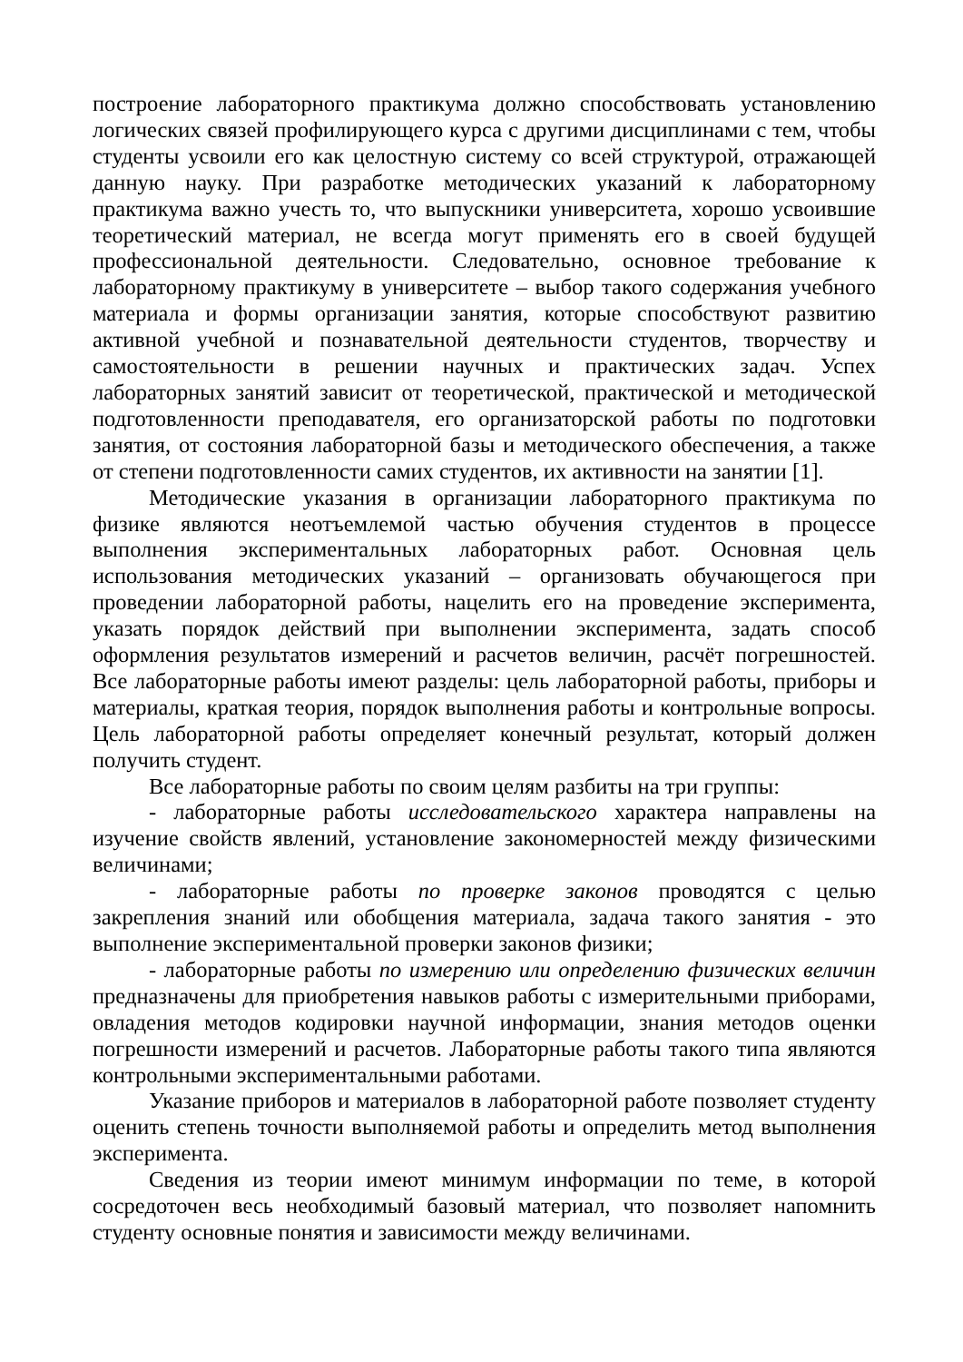построение лабораторного практикума должно способствовать установлению логических связей профилирующего курса с другими дисциплинами с тем, чтобы студенты усвоили его как целостную систему со всей структурой, отражающей данную науку. При разработке методических указаний к лабораторному практикума важно учесть то, что выпускники университета, хорошо усвоившие теоретический материал, не всегда могут применять его в своей будущей профессиональной деятельности. Следовательно, основное требование к лабораторному практикуму в университете – выбор такого содержания учебного материала и формы организации занятия, которые способствуют развитию активной учебной и познавательной деятельности студентов, творчеству и самостоятельности в решении научных и практических задач. Успех лабораторных занятий зависит от теоретической, практической и методической подготовленности преподавателя, его организаторской работы по подготовки занятия, от состояния лабораторной базы и методического обеспечения, а также от степени подготовленности самих студентов, их активности на занятии [1].
Методические указания в организации лабораторного практикума по физике являются неотъемлемой частью обучения студентов в процессе выполнения экспериментальных лабораторных работ. Основная цель использования методических указаний – организовать обучающегося при проведении лабораторной работы, нацелить его на проведение эксперимента, указать порядок действий при выполнении эксперимента, задать способ оформления результатов измерений и расчетов величин, расчёт погрешностей. Все лабораторные работы имеют разделы: цель лабораторной работы, приборы и материалы, краткая теория, порядок выполнения работы и контрольные вопросы. Цель лабораторной работы определяет конечный результат, который должен получить студент.
Все лабораторные работы по своим целям разбиты на три группы:
- лабораторные работы исследовательского характера направлены на изучение свойств явлений, установление закономерностей между физическими величинами;
- лабораторные работы по проверке законов проводятся с целью закрепления знаний или обобщения материала, задача такого занятия - это выполнение экспериментальной проверки законов физики;
- лабораторные работы по измерению или определению физических величин предназначены для приобретения навыков работы с измерительными приборами, овладения методов кодировки научной информации, знания методов оценки погрешности измерений и расчетов. Лабораторные работы такого типа являются контрольными экспериментальными работами.
Указание приборов и материалов в лабораторной работе позволяет студенту оценить степень точности выполняемой работы и определить метод выполнения эксперимента.
Сведения из теории имеют минимум информации по теме, в которой сосредоточен весь необходимый базовый материал, что позволяет напомнить студенту основные понятия и зависимости между величинами.